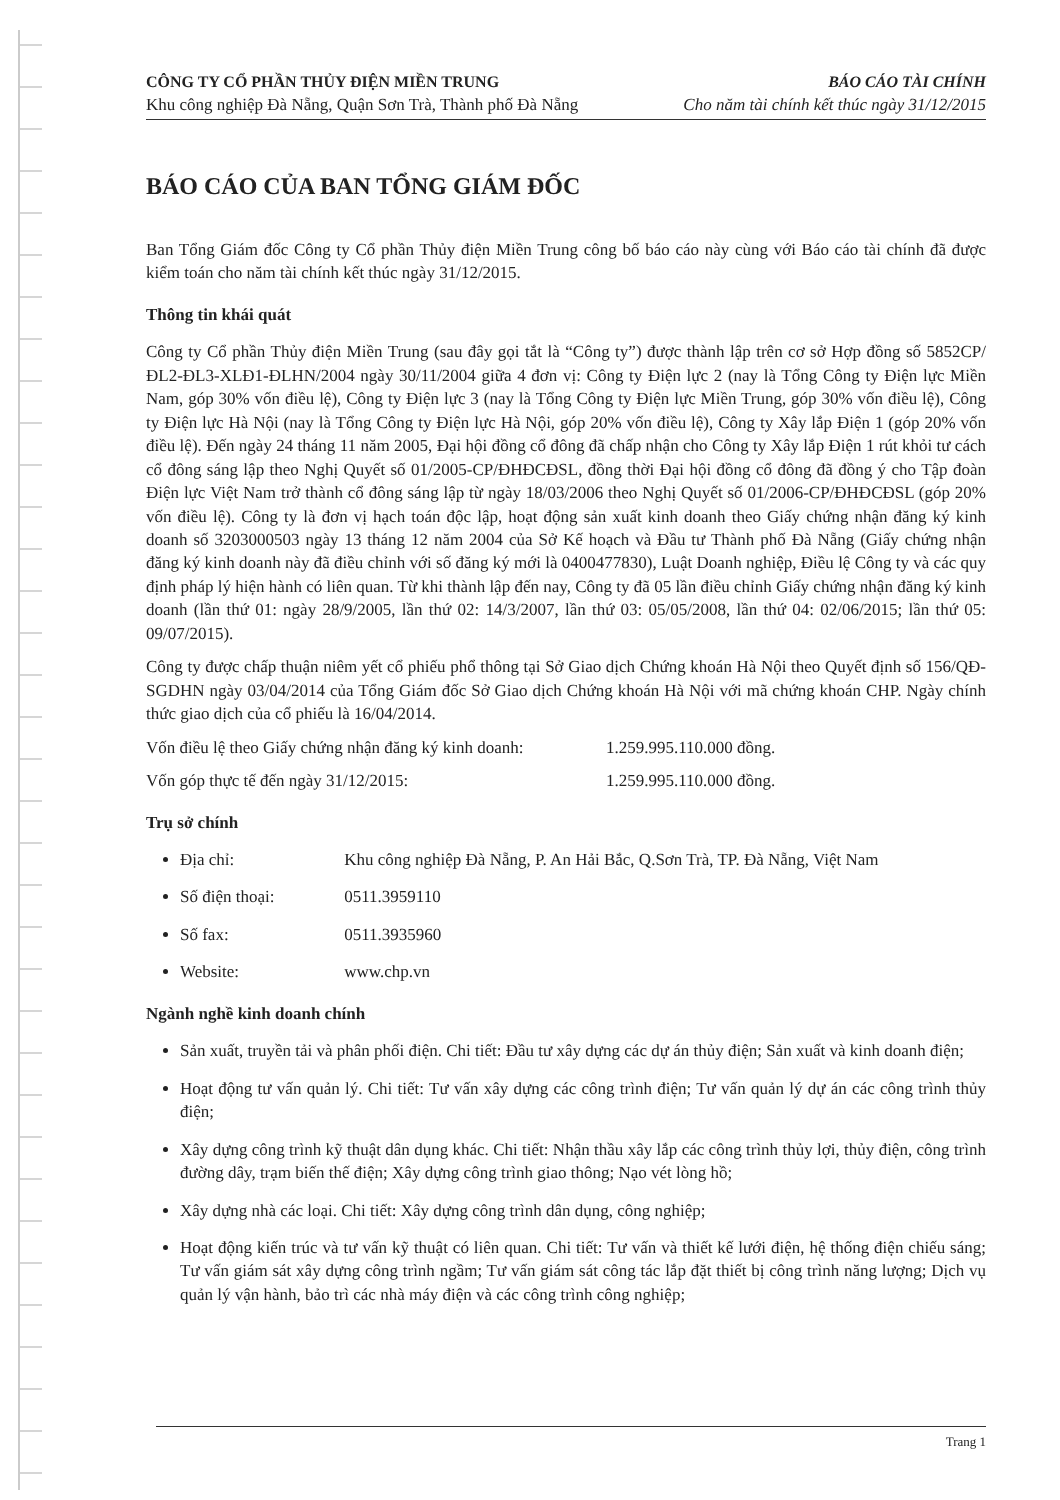CÔNG TY CỔ PHẦN THỦY ĐIỆN MIỀN TRUNG
Khu công nghiệp Đà Nẵng, Quận Sơn Trà, Thành phố Đà Nẵng
BÁO CÁO TÀI CHÍNH
Cho năm tài chính kết thúc ngày 31/12/2015
BÁO CÁO CỦA BAN TỔNG GIÁM ĐỐC
Ban Tổng Giám đốc Công ty Cổ phần Thủy điện Miền Trung công bố báo cáo này cùng với Báo cáo tài chính đã được kiểm toán cho năm tài chính kết thúc ngày 31/12/2015.
Thông tin khái quát
Công ty Cổ phần Thủy điện Miền Trung (sau đây gọi tắt là “Công ty”) được thành lập trên cơ sở Hợp đồng số 5852CP/ĐL2-ĐL3-XLĐ1-ĐLHN/2004 ngày 30/11/2004 giữa 4 đơn vị: Công ty Điện lực 2 (nay là Tổng Công ty Điện lực Miền Nam, góp 30% vốn điều lệ), Công ty Điện lực 3 (nay là Tổng Công ty Điện lực Miền Trung, góp 30% vốn điều lệ), Công ty Điện lực Hà Nội (nay là Tổng Công ty Điện lực Hà Nội, góp 20% vốn điều lệ), Công ty Xây lắp Điện 1 (góp 20% vốn điều lệ). Đến ngày 24 tháng 11 năm 2005, Đại hội đồng cổ đông đã chấp nhận cho Công ty Xây lắp Điện 1 rút khỏi tư cách cổ đông sáng lập theo Nghị Quyết số 01/2005-CP/ĐHĐCĐSL, đồng thời Đại hội đồng cổ đông đã đồng ý cho Tập đoàn Điện lực Việt Nam trở thành cổ đông sáng lập từ ngày 18/03/2006 theo Nghị Quyết số 01/2006-CP/ĐHĐCĐSL (góp 20% vốn điều lệ). Công ty là đơn vị hạch toán độc lập, hoạt động sản xuất kinh doanh theo Giấy chứng nhận đăng ký kinh doanh số 3203000503 ngày 13 tháng 12 năm 2004 của Sở Kế hoạch và Đầu tư Thành phố Đà Nẵng (Giấy chứng nhận đăng ký kinh doanh này đã điều chỉnh với số đăng ký mới là 0400477830), Luật Doanh nghiệp, Điều lệ Công ty và các quy định pháp lý hiện hành có liên quan. Từ khi thành lập đến nay, Công ty đã 05 lần điều chỉnh Giấy chứng nhận đăng ký kinh doanh (lần thứ 01: ngày 28/9/2005, lần thứ 02: 14/3/2007, lần thứ 03: 05/05/2008, lần thứ 04: 02/06/2015; lần thứ 05: 09/07/2015).
Công ty được chấp thuận niêm yết cổ phiếu phổ thông tại Sở Giao dịch Chứng khoán Hà Nội theo Quyết định số 156/QĐ-SGDHN ngày 03/04/2014 của Tổng Giám đốc Sở Giao dịch Chứng khoán Hà Nội với mã chứng khoán CHP. Ngày chính thức giao dịch của cổ phiếu là 16/04/2014.
Vốn điều lệ theo Giấy chứng nhận đăng ký kinh doanh: 1.259.995.110.000 đồng.
Vốn góp thực tế đến ngày 31/12/2015: 1.259.995.110.000 đồng.
Trụ sở chính
Địa chỉ: Khu công nghiệp Đà Nẵng, P. An Hải Bắc, Q.Sơn Trà, TP. Đà Nẵng, Việt Nam
Số điện thoại: 0511.3959110
Số fax: 0511.3935960
Website: www.chp.vn
Ngành nghề kinh doanh chính
Sản xuất, truyền tải và phân phối điện. Chi tiết: Đầu tư xây dựng các dự án thủy điện; Sản xuất và kinh doanh điện;
Hoạt động tư vấn quản lý. Chi tiết: Tư vấn xây dựng các công trình điện; Tư vấn quản lý dự án các công trình thủy điện;
Xây dựng công trình kỹ thuật dân dụng khác. Chi tiết: Nhận thầu xây lắp các công trình thủy lợi, thủy điện, công trình đường dây, trạm biến thế điện; Xây dựng công trình giao thông; Nạo vét lòng hồ;
Xây dựng nhà các loại. Chi tiết: Xây dựng công trình dân dụng, công nghiệp;
Hoạt động kiến trúc và tư vấn kỹ thuật có liên quan. Chi tiết: Tư vấn và thiết kế lưới điện, hệ thống điện chiếu sáng; Tư vấn giám sát xây dựng công trình ngầm; Tư vấn giám sát công tác lắp đặt thiết bị công trình năng lượng; Dịch vụ quản lý vận hành, bảo trì các nhà máy điện và các công trình công nghiệp;
Trang 1